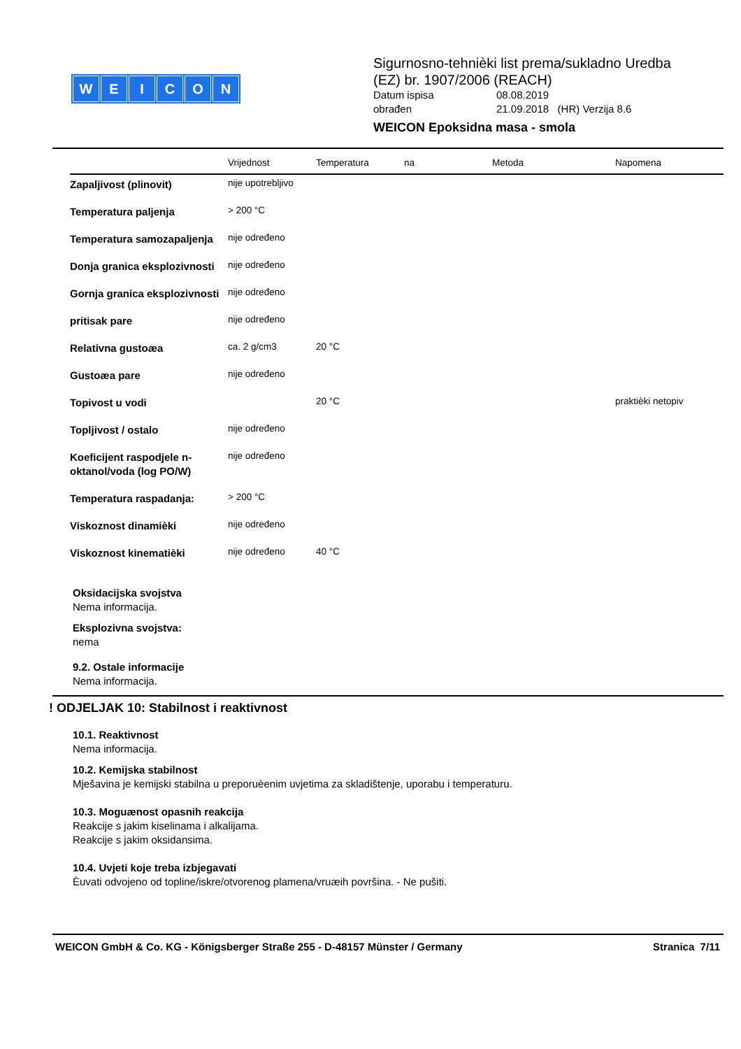WEICON
Sigurnosno-tehnièki list prema/sukladno Uredba (EZ) br. 1907/2006 (REACH)
Datum ispisa 08.08.2019
obrađen 21.09.2018 (HR) Verzija 8.6
WEICON Epoksidna masa - smola
| | Vrijednost | Temperatura | na | Metoda | Napomena |
| --- | --- | --- | --- | --- | --- |
| Zapaljivost (plinovit) | nije upotrebljivo | | | | |
| Temperatura paljenja | > 200 °C | | | | |
| Temperatura samozapaljenja | nije određeno | | | | |
| Donja granica eksplozivnosti | nije određeno | | | | |
| Gornja granica eksplozivnosti | nije određeno | | | | |
| pritisak pare | nije određeno | | | | |
| Relativna gustoæa | ca. 2 g/cm3 | 20 °C | | | |
| Gustoæa pare | nije određeno | | | | |
| Topivost u vodi | | 20 °C | | | praktièki netopiv |
| Topljivost / ostalo | nije određeno | | | | |
| Koeficijent raspodjele n-oktanol/voda (log PO/W) | nije određeno | | | | |
| Temperatura raspadanja: | > 200 °C | | | | |
| Viskoznost dinamièki | nije određeno | | | | |
| Viskoznost kinematièki | nije određeno | 40 °C | | | |
Oksidacijska svojstva
Nema informacija.
Eksplozivna svojstva:
nema
9.2. Ostale informacije
Nema informacija.
! ODJELJAK 10: Stabilnost i reaktivnost
10.1. Reaktivnost
Nema informacija.
10.2. Kemijska stabilnost
Mješavina je kemijski stabilna u preporuèenim uvjetima za skladištenje, uporabu i temperaturu.
10.3. Moguænost opasnih reakcija
Reakcije s jakim kiselinama i alkalijama.
Reakcije s jakim oksidansima.
10.4. Uvjeti koje treba izbjegavati
Èuvati odvojeno od topline/iskre/otvorenog plamena/vruæih površina. - Ne pušiti.
WEICON GmbH & Co. KG - Königsberger Straße 255 - D-48157 Münster / Germany Stranica 7/11